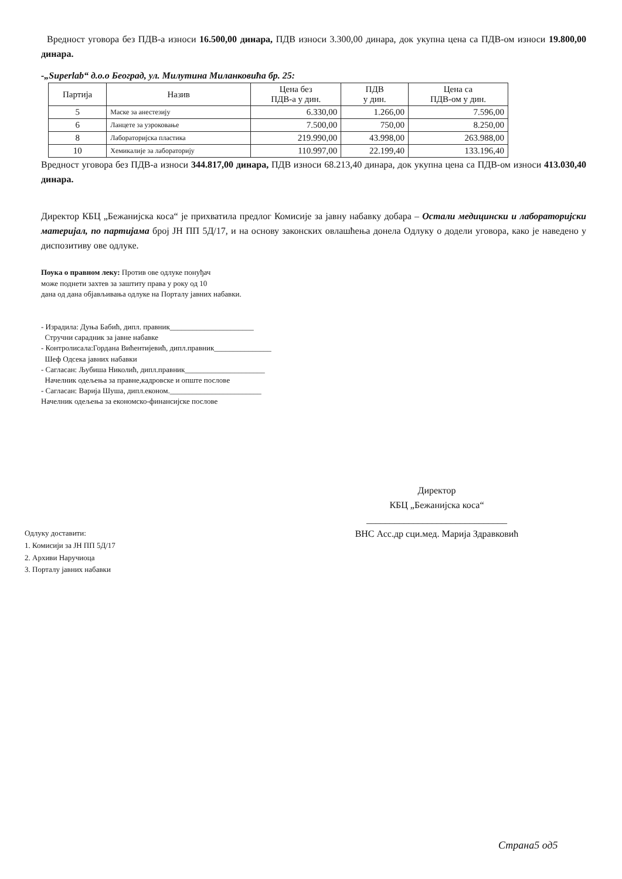Вредност уговора без ПДВ-а износи 16.500,00 динара, ПДВ износи 3.300,00 динара, док укупна цена са ПДВ-ом износи 19.800,00 динара.
-„Superlab“ д.о.о Београд, ул. Милутина Миланковића бр. 25:
| Партија | Назив | Цена без ПДВ-а у дин. | ПДВ у дин. | Цена са ПДВ-ом у дин. |
| --- | --- | --- | --- | --- |
| 5 | Маске за анестезију | 6.330,00 | 1.266,00 | 7.596,00 |
| 6 | Ланцете за узроковање | 7.500,00 | 750,00 | 8.250,00 |
| 8 | Лабораторијска пластика | 219.990,00 | 43.998,00 | 263.988,00 |
| 10 | Хемикалије за лабораторију | 110.997,00 | 22.199,40 | 133.196,40 |
Вредност уговора без ПДВ-а износи 344.817,00 динара, ПДВ износи 68.213,40 динара, док укупна цена са ПДВ-ом износи 413.030,40 динара.
Директор КБЦ „Бежанијска коса“ је прихватила предлог Комисије за јавну набавку добара – Остали медицински и лабораторијски материјал, по партијама број ЈН ПП 5Д/17, и на основу законских овлашћења донела Одлуку о додели уговора, како је наведено у диспозитиву ове одлуке.
Поука о правном леку: Против ове одлуке понуђач
може поднети захтев за заштиту права у року од 10
дана од дана објављивања одлуке на Порталу јавних набавки.
- Израдила: Дуња Бабић, дипл. правник______________________
Стручни сарадник за јавне набавке
- Контролисала:Гордана Вићентијевић, дипл.правник_______________
Шеф Одсека јавних набавки
- Сагласан: Љубиша Николић, дипл.правник_____________________
Начелник одељења за правне,кадровске и опште послове
- Сагласан: Варија Шуша, дипл.економ.________________________
Начелник одељења за економско-финансијске послове
Директор
КБЦ „Бежанијска коса“
______________________________
ВНС Асс.др сци.мед. Марија Здравковић
Одлуку доставити:
1. Комисији за ЈН ПП 5Д/17
2. Архиви Наручиоца
3. Порталу јавних набавки
Страна5 од5